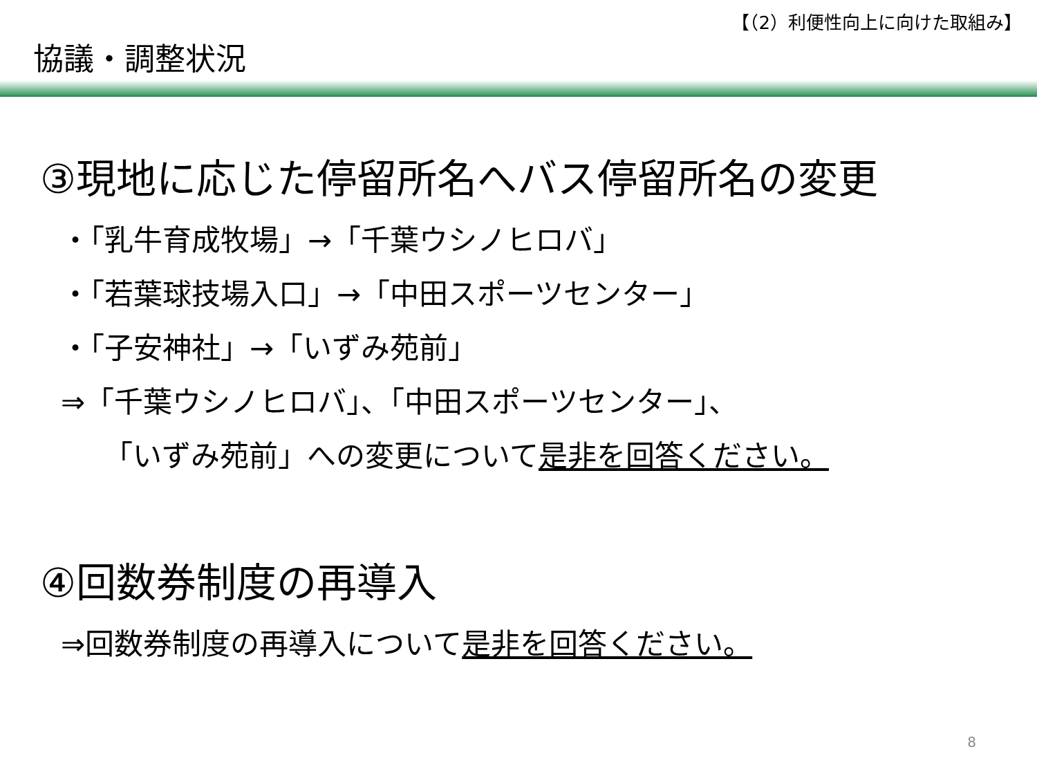【（2）利便性向上に向けた取組み】
協議・調整状況
③現地に応じた停留所名へバス停留所名の変更
・「乳牛育成牧場」→「千葉ウシノヒロバ」
・「若葉球技場入口」→「中田スポーツセンター」
・「子安神社」→「いずみ苑前」
⇒「千葉ウシノヒロバ」、「中田スポーツセンター」、
「いずみ苑前」への変更について是非を回答ください。
④回数券制度の再導入
⇒回数券制度の再導入について是非を回答ください。
8